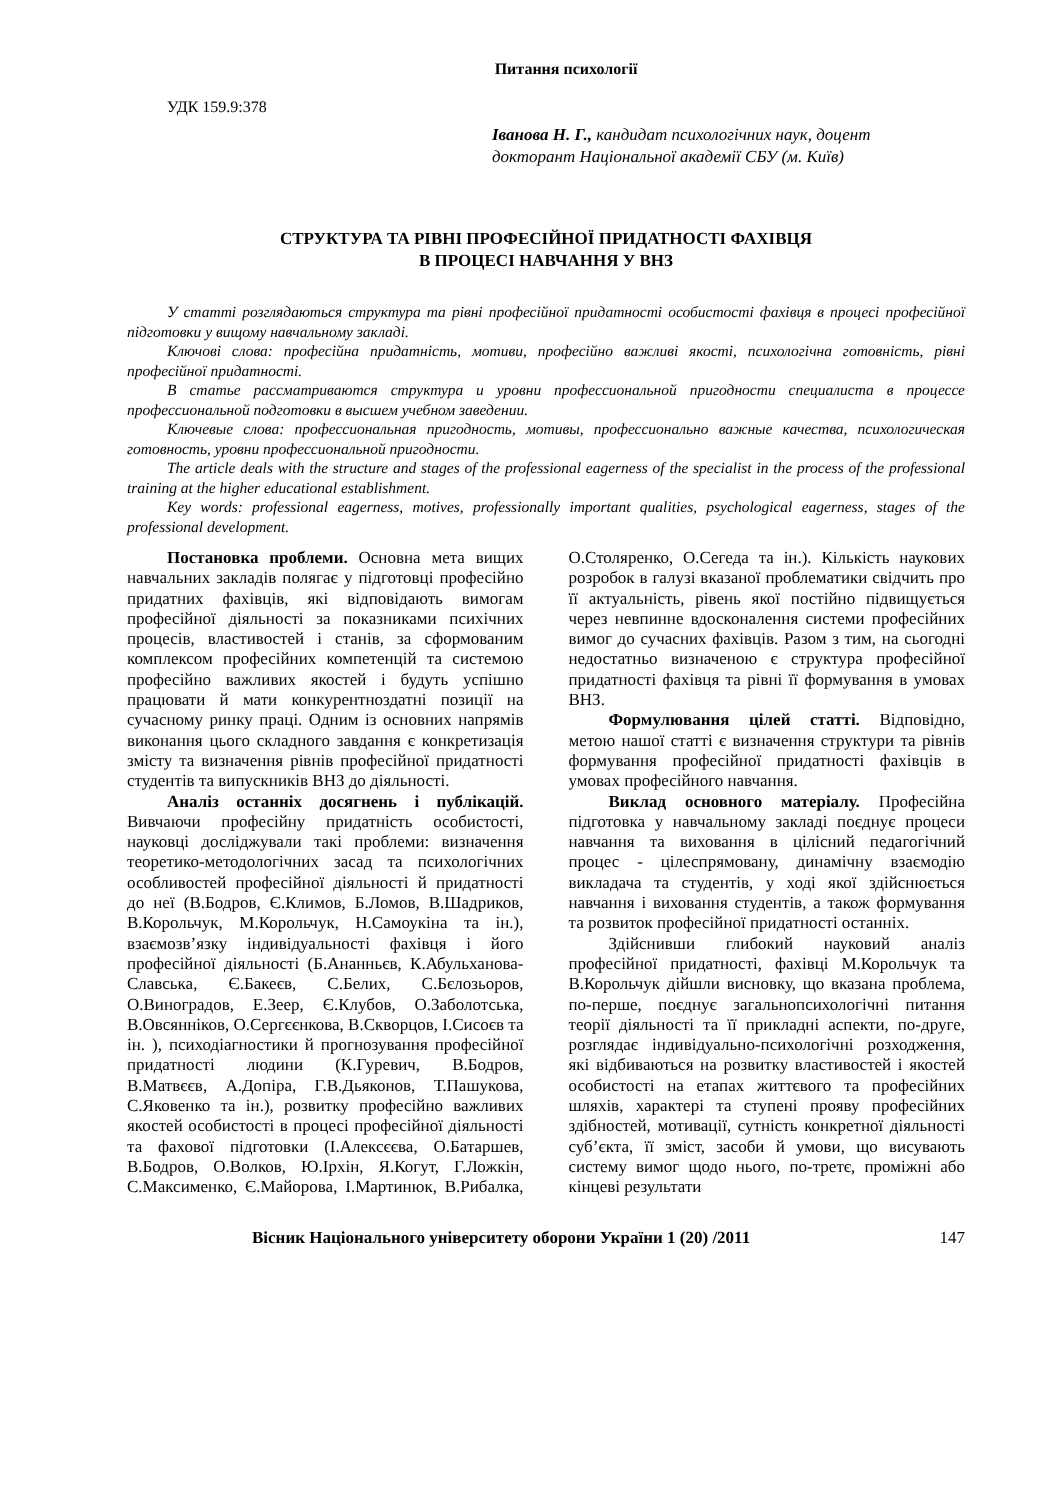Питання психології
УДК 159.9:378
Іванова Н. Г., кандидат психологічних наук, доцент
докторант Національної академії СБУ (м. Київ)
СТРУКТУРА ТА РІВНІ ПРОФЕСІЙНОЇ ПРИДАТНОСТІ ФАХІВЦЯ
В ПРОЦЕСІ НАВЧАННЯ У ВНЗ
У статті розглядаються структура та рівні професійної придатності особистості фахівця в процесі професійної підготовки у вищому навчальному закладі.
Ключові слова: професійна придатність, мотиви, професійно важливі якості, психологічна готовність, рівні професійної придатності.
В статье рассматриваются структура и уровни профессиональной пригодности специалиста в процессе профессиональной подготовки в высшем учебном заведении.
Ключевые слова: профессиональная пригодность, мотивы, профессионально важные качества, психологическая готовность, уровни профессиональной пригодности.
The article deals with the structure and stages of the professional eagerness of the specialist in the process of the professional training at the higher educational establishment.
Key words: professional eagerness, motives, professionally important qualities, psychological eagerness, stages of the professional development.
Постановка проблеми. Основна мета вищих навчальних закладів полягає у підготовці професійно придатних фахівців, які відповідають вимогам професійної діяльності за показниками психічних процесів, властивостей і станів, за сформованим комплексом професійних компетенцій та системою професійно важливих якостей і будуть успішно працювати й мати конкурентноздатні позиції на сучасному ринку праці. Одним із основних напрямів виконання цього складного завдання є конкретизація змісту та визначення рівнів професійної придатності студентів та випускників ВНЗ до діяльності.
Аналіз останніх досягнень і публікацій. Вивчаючи професійну придатність особистості, науковці досліджували такі проблеми: визначення теоретико-методологічних засад та психологічних особливостей професійної діяльності й придатності до неї (В.Бодров, Є.Климов, Б.Ломов, В.Шадриков, В.Корольчук, М.Корольчук, Н.Самоукіна та ін.), взаємозв’язку індивідуальності фахівця і його професійної діяльності (Б.Ананньєв, К.Абульханова-Славська, Є.Бакеєв, С.Белих, С.Бєлозьоров, О.Виноградов, Е.Зеер, Є.Клубов, О.Заболотська, В.Овсяннiков, О.Сергєєнкова, В.Скворцов, І.Сисоєв та ін. ), психодіагностики й прогнозування професійної придатності людини (К.Гуревич, В.Бодров, В.Матвєєв, А.Допіра, Г.В.Дьяконов, Т.Пашукова, С.Яковенко та ін.), розвитку професійно важливих якостей особистості в процесі професійної діяльності та фахової підготовки (І.Алексєєва, О.Батаршев, В.Бодров, О.Волков, Ю.Ірхін, Я.Когут, Г.Ложкін, С.Максименко, Є.Майорова, І.Мартинюк, В.Рибалка, О.Столяренко, О.Сегеда та ін.). Кількість наукових розробок в галузі вказаної проблематики свідчить про її актуальність, рівень якої постійно підвищується через невпинне вдосконалення системи професійних вимог до сучасних фахівців. Разом з тим, на сьогодні недостатньо визначеною є структура професійної придатності фахівця та рівні її формування в умовах ВНЗ.
Формулювання цілей статті. Відповідно, метою нашої статті є визначення структури та рівнів формування професійної придатності фахівців в умовах професійного навчання.
Виклад основного матеріалу. Професійна підготовка у навчальному закладі поєднує процеси навчання та виховання в цілісний педагогічний процес - цілеспрямовану, динамічну взаємодію викладача та студентів, у ході якої здійснюється навчання і виховання студентів, а також формування та розвиток професійної придатності останніх.
Здійснивши глибокий науковий аналіз професійної придатності, фахівці М.Корольчук та В.Корольчук дійшли висновку, що вказана проблема, по-перше, поєднує загальнопсихологічні питання теорії діяльності та її прикладні аспекти, по-друге, розглядає індивідуально-психологічні розходження, які відбиваються на розвитку властивостей і якостей особистості на етапах життєвого та професійних шляхів, характері та ступені прояву професійних здібностей, мотивації, сутність конкретної діяльності суб’єкта, її зміст, засоби й умови, що висувають систему вимог щодо нього, по-третє, проміжні або кінцеві результати
Вісник Національного університету оборони України 1 (20) /2011 147